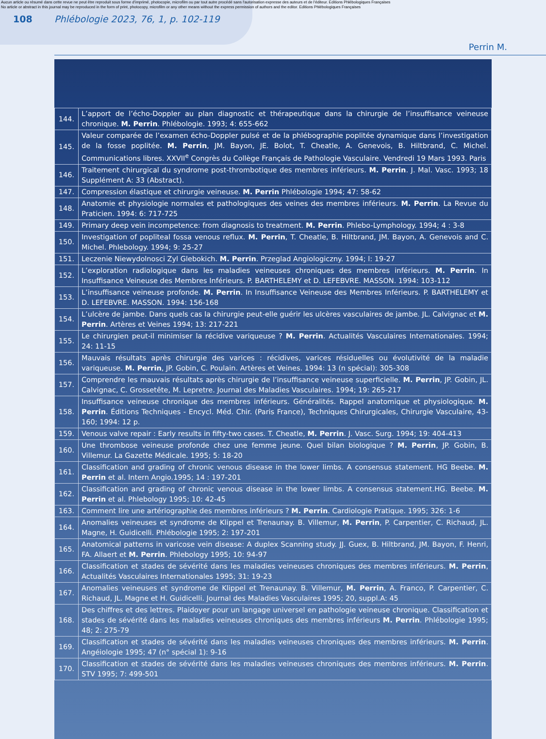Aucun article ou résumé dans cette revue ne peut être reproduit sous forme d'imprimé, photocopie, microfilm ou par tout autre procédé sans l'autorisation expresse des auteurs et de l'éditeur. Editions Phlébologiques Françaises
No article or abstract in this journal may be reproduced in the form of print, photocopy, microfilm or any other means without the express permission of authors and the editor. Editions Phlébologiques Françaises
108 Phlébologie 2023, 76, 1, p. 102-119
Perrin M.
| 144. | L’apport de l’écho-Doppler au plan diagnostic et thérapeutique dans la chirurgie de l’insuffisance veineuse chronique. M. Perrin . Phlébologie. 1993; 4: 655-662 |
| 145. | Valeur comparée de l’examen écho-Doppler pulsé et de la phlébographie poplitée dynamique dans l’investigation de la fosse poplitée. M. Perrin , JM. Bayon, JE. Bolot, T. Cheatle, A. Genevois, B. Hiltbrand, C. Michel. Communications libres. XXVII<sup>e</sup> Congrès du Collège Français de Pathologie Vasculaire. Vendredi 19 Mars 1993. Paris |
| 146. | Traitement chirurgical du syndrome post-thrombotique des membres inférieurs. M. Perrin . J. Mal. Vasc. 1993; 18 Supplément A: 33 (Abstract). |
| 147. | Compression élastique et chirurgie veineuse. M. Perrin Phlébologie 1994; 47: 58-62 |
| 148. | Anatomie et physiologie normales et pathologiques des veines des membres inférieurs. M. Perrin . La Revue du Praticien. 1994: 6: 717-725 |
| 149. | Primary deep vein incompetence: from diagnosis to treatment. M. Perrin . Phlebo-Lymphology. 1994; 4 : 3-8 |
| 150. | Investigation of popliteal fossa venous reflux. M. Perrin , T. Cheatle, B. Hiltbrand, JM. Bayon, A. Genevois and C. Michel. Phlebology. 1994; 9: 25-27 |
| 151. | Leczenie Niewydolnosci Zyl Glebokich. M. Perrin . Przeglad Angiologiczny. 1994; l: 19-27 |
| 152. | L’exploration radiologique dans les maladies veineuses chroniques des membres inférieurs. M. Perrin . In Insuffisance Veineuse des Membres Inférieurs. P. BARTHELEMY et D. LEFEBVRE. MASSON. 1994: 103-112 |
| 153. | L’insuffisance veineuse profonde. M. Perrin . In Insuffisance Veineuse des Membres Inférieurs. P. BARTHELEMY et D. LEFEBVRE. MASSON. 1994: 156-168 |
| 154. | L’ulcère de jambe. Dans quels cas la chirurgie peut-elle guérir les ulcères vasculaires de jambe. JL. Calvignac et M. Perrin . Artères et Veines 1994; 13: 217-221 |
| 155. | Le chirurgien peut-il minimiser la récidive variqueuse ? M. Perrin . Actualités Vasculaires Internationales. 1994; 24: 11-15 |
| 156. | Mauvais résultats après chirurgie des varices : récidives, varices résiduelles ou évolutivité de la maladie variqueuse. M. Perrin , JP. Gobin, C. Poulain. Artères et Veines. 1994: 13 (n spécial): 305-308 |
| 157. | Comprendre les mauvais résultats après chirurgie de l’insuffisance veineuse superficielle. M. Perrin , JP. Gobin, JL. Calvignac, C. Grossetête, M. Lepretre. Journal des Maladies Vasculaires. 1994; 19: 265-217 |
| 158. | Insuffisance veineuse chronique des membres inférieurs. Généralités. Rappel anatomique et physiologique. M. Perrin . Éditions Techniques - Encycl. Méd. Chir. (Paris France), Techniques Chirurgicales, Chirurgie Vasculaire, 43-160; 1994: 12 p. |
| 159. | Venous valve repair : Early results in fifty-two cases. T. Cheatle, M. Perrin . J. Vasc. Surg. 1994; 19: 404-413 |
| 160. | Une thrombose veineuse profonde chez une femme jeune. Quel bilan biologique ? M. Perrin , JP. Gobin, B. Villemur. La Gazette Médicale. 1995; 5: 18-20 |
| 161. | Classification and grading of chronic venous disease in the lower limbs. A consensus statement. HG Beebe. M. Perrin et al. Intern Angio.1995; 14 : 197-201 |
| 162. | Classification and grading of chronic venous disease in the lower limbs. A consensus statement.HG. Beebe. M. Perrin et al. Phlebology 1995; 10: 42-45 |
| 163. | Comment lire une artériographie des membres inférieurs ? M. Perrin . Cardiologie Pratique. 1995; 326: 1-6 |
| 164. | Anomalies veineuses et syndrome de Klippel et Trenaunay. B. Villemur, M. Perrin , P. Carpentier, C. Richaud, JL. Magne, H. Guidicelli. Phlébologie 1995; 2: 197-201 |
| 165. | Anatomical patterns in varicose vein disease: A duplex Scanning study. JJ. Guex, B. Hiltbrand, JM. Bayon, F. Henri, FA. Allaert et M. Perrin . Phlebology 1995; 10: 94-97 |
| 166. | Classification et stades de sévérité dans les maladies veineuses chroniques des membres inférieurs. M. Perrin , Actualités Vasculaires Internationales 1995; 31: 19-23 |
| 167. | Anomalies veineuses et syndrome de Klippel et Trenaunay. B. Villemur, M. Perrin , A. Franco, P. Carpentier, C. Richaud, JL. Magne et H. Guidicelli. Journal des Maladies Vasculaires 1995; 20, suppl.A: 45 |
| 168. | Des chiffres et des lettres. Plaidoyer pour un langage universel en pathologie veineuse chronique. Classification et stades de sévérité dans les maladies veineuses chroniques des membres inférieurs M. Perrin . Phlébologie 1995; 48; 2: 275-79 |
| 169. | Classification et stades de sévérité dans les maladies veineuses chroniques des membres inférieurs. M. Perrin . Angéiologie 1995; 47 (n° spécial 1): 9-16 |
| 170. | Classification et stades de sévérité dans les maladies veineuses chroniques des membres inférieurs. M. Perrin . STV 1995; 7: 499-501 |